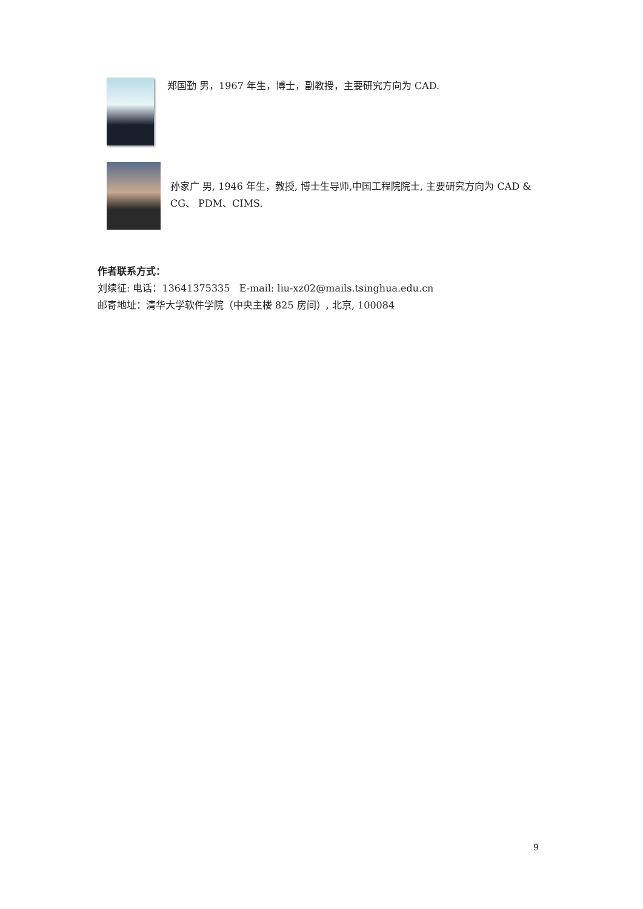郑国勤 男，1967 年生，博士，副教授，主要研究方向为 CAD.
孙家广 男, 1946 年生，教授, 博士生导师,中国工程院院士, 主要研究方向为 CAD & CG、 PDM、CIMS.
作者联系方式：
刘续征: 电话：13641375335 E-mail: liu-xz02@mails.tsinghua.edu.cn
邮寄地址：清华大学软件学院（中央主楼 825 房间）, 北京, 100084
9